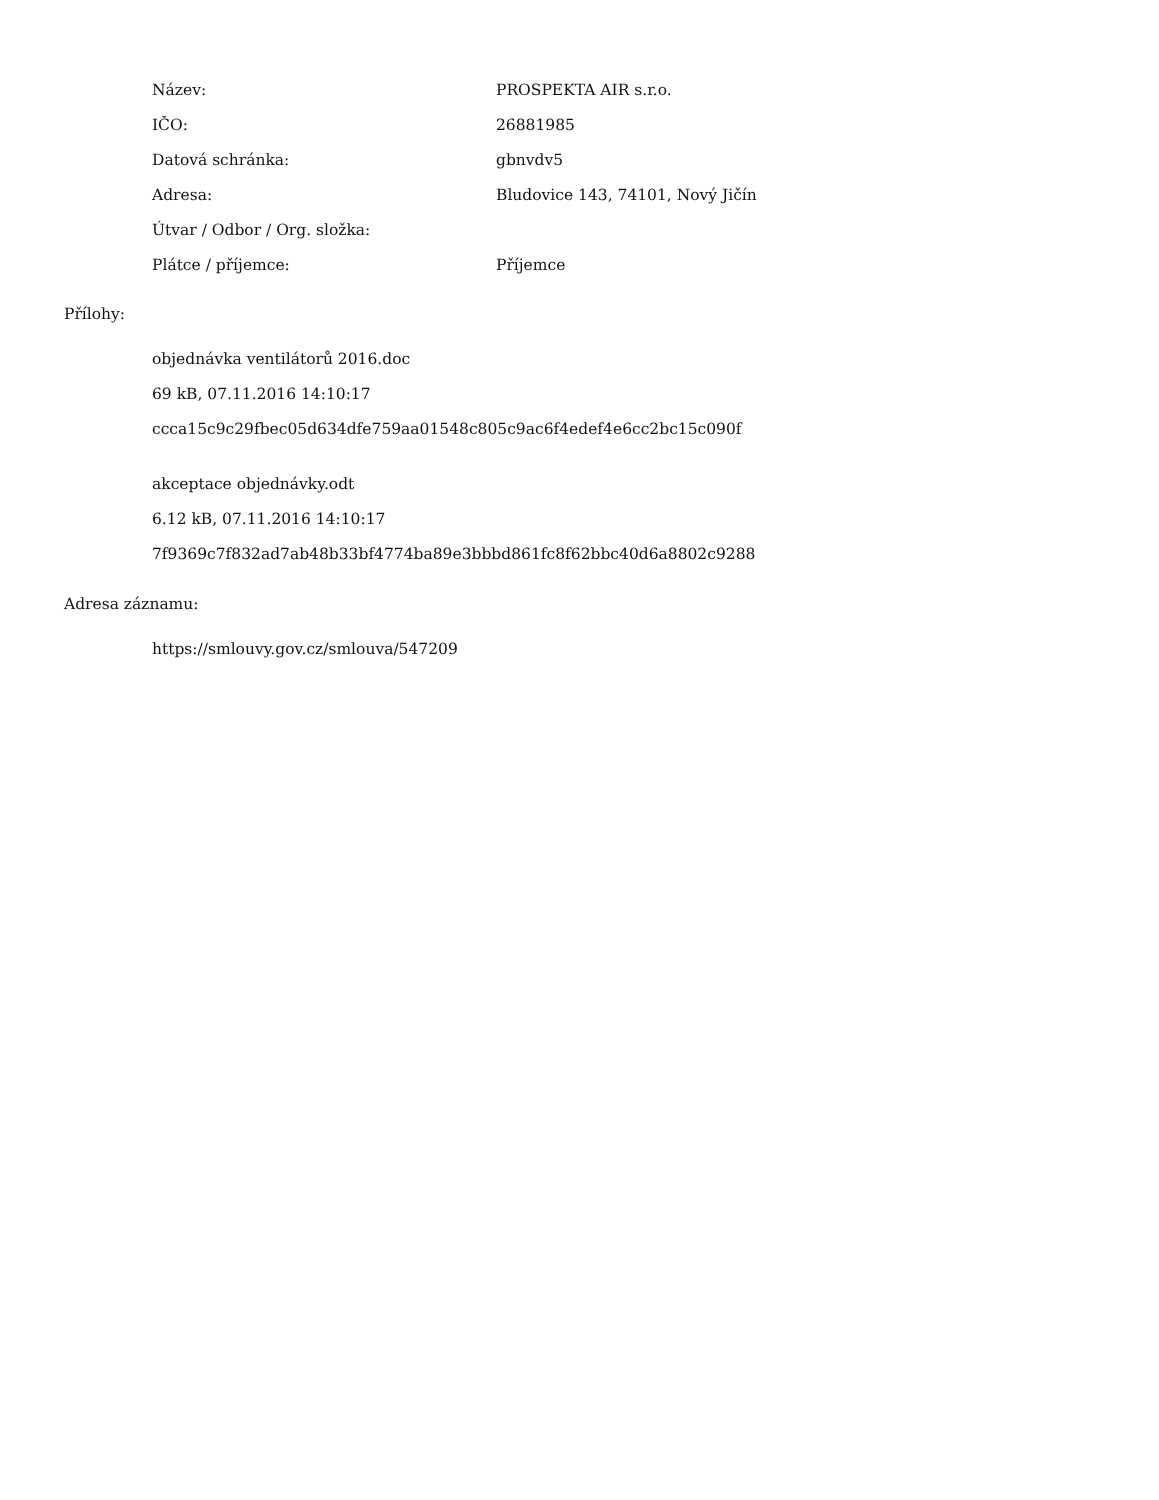| Název: | PROSPEKTA AIR s.r.o. |
| IČO: | 26881985 |
| Datová schránka: | gbnvdv5 |
| Adresa: | Bludovice 143, 74101, Nový Jičín |
| Útvar / Odbor / Org. složka: | |
| Plátce / příjemce: | Příjemce |
Přílohy:
objednávka ventilátorů 2016.doc
69 kB, 07.11.2016 14:10:17
ccca15c9c29fbec05d634dfe759aa01548c805c9ac6f4edef4e6cc2bc15c090f
akceptace objednávky.odt
6.12 kB, 07.11.2016 14:10:17
7f9369c7f832ad7ab48b33bf4774ba89e3bbbd861fc8f62bbc40d6a8802c9288
Adresa záznamu:
https://smlouvy.gov.cz/smlouva/547209